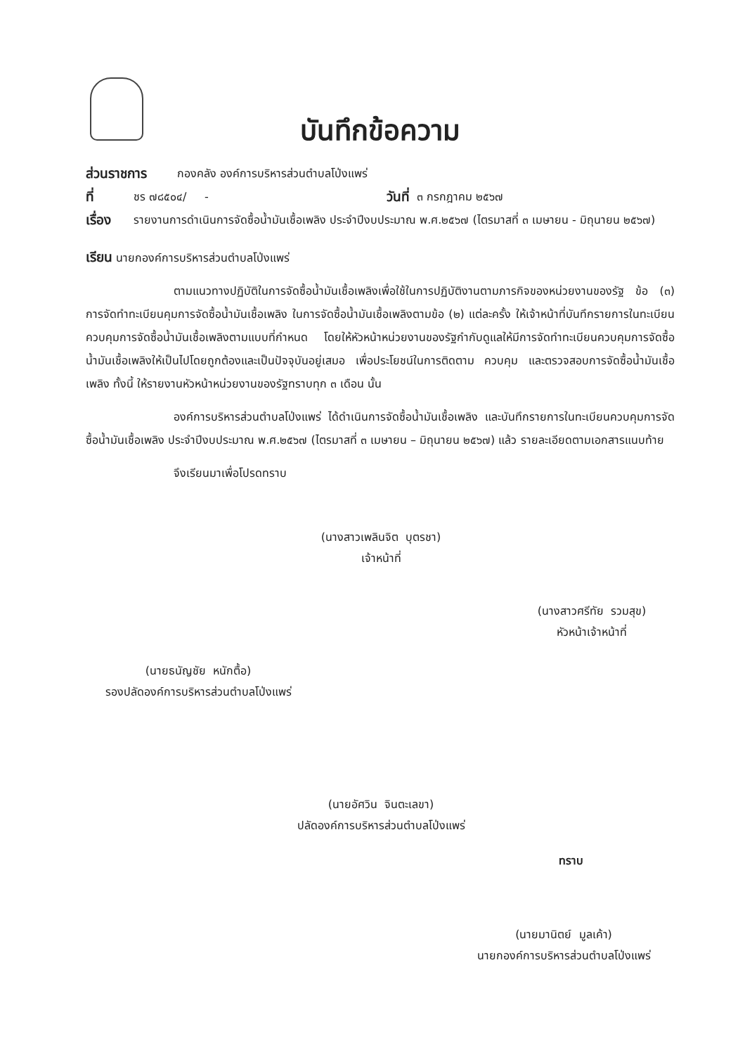บันทึกข้อความ
ส่วนราชการ กองคลัง องค์การบริหารส่วนตำบลโป่งแพร่
ที่ ชร ๗๘๕๐๔/ - วันที่ ๓ กรกฎาคม ๒๕๖๗
เรื่อง รายงานการดำเนินการจัดซื้อน้ำมันเชื้อเพลิง ประจำปีงบประมาณ พ.ศ.๒๕๖๗ (ไตรมาสที่ ๓ เมษายน - มิถุนายน ๒๕๖๗)
เรียน นายกองค์การบริหารส่วนตำบลโป่งแพร่
ตามแนวทางปฏิบัติในการจัดซื้อน้ำมันเชื้อเพลิงเพื่อใช้ในการปฏิบัติงานตามภารกิจของหน่วยงานของรัฐ ข้อ (๓) การจัดทำทะเบียนคุมการจัดซื้อน้ำมันเชื้อเพลิง ในการจัดซื้อน้ำมันเชื้อเพลิงตามข้อ (๒) แต่ละครั้ง ให้เจ้าหน้าที่บันทึกรายการในทะเบียนควบคุมการจัดซื้อน้ำมันเชื้อเพลิงตามแบบที่กำหนด โดยให้หัวหน้าหน่วยงานของรัฐกำกับดูแลให้มีการจัดทำทะเบียนควบคุมการจัดซื้อน้ำมันเชื้อเพลิงให้เป็นไปโดยถูกต้องและเป็นปัจจุบันอยู่เสมอ เพื่อประโยชน์ในการติดตาม ควบคุม และตรวจสอบการจัดซื้อน้ำมันเชื้อเพลิง ทั้งนี้ ให้รายงานหัวหน้าหน่วยงานของรัฐทราบทุก ๓ เดือน นั้น
องค์การบริหารส่วนตำบลโป่งแพร่ ได้ดำเนินการจัดซื้อน้ำมันเชื้อเพลิง และบันทึกรายการในทะเบียนควบคุมการจัดซื้อน้ำมันเชื้อเพลิง ประจำปีงบประมาณ พ.ศ.๒๕๖๗ (ไตรมาสที่ ๓ เมษายน – มิถุนายน ๒๕๖๗) แล้ว รายละเอียดตามเอกสารแนบท้าย
จึงเรียนมาเพื่อโปรดทราบ
(นางสาวเพลินจิต บุตรชา)
เจ้าหน้าที่
(นางสาวศรีทัย รวมสุข)
หัวหน้าเจ้าหน้าที่
(นายธนัญชัย หนักตื้อ)
รองปลัดองค์การบริหารส่วนตำบลโป่งแพร่
(นายอัศวิน จินตะเลขา)
ปลัดองค์การบริหารส่วนตำบลโป่งแพร่
ทราบ
(นายมานิตย์ มูลเค้า)
นายกองค์การบริหารส่วนตำบลโป่งแพร่